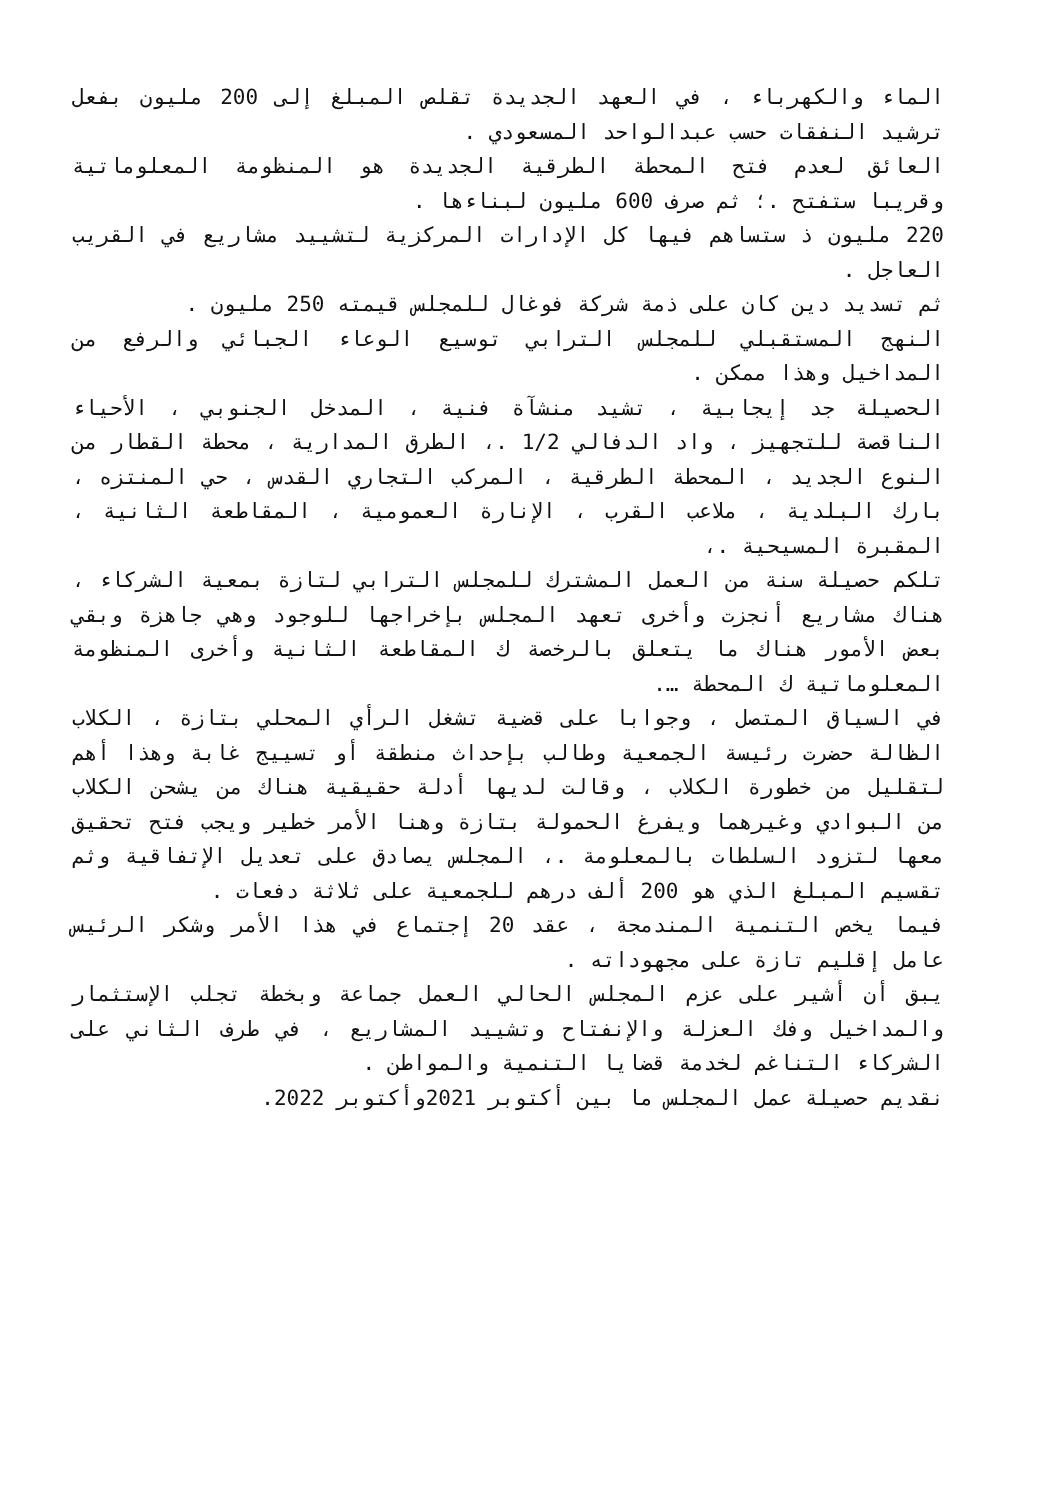الماء والكهرباء ، في العهد الجديدة تقلص المبلغ إلى 200 مليون بفعل ترشيد النفقات حسب عبدالواحد المسعودي .
العائق لعدم فتح المحطة الطرقية الجديدة هو المنظومة المعلوماتية وقريبا ستفتح .؛ ثم صرف 600 مليون لبناءها .
220 مليون ذ ستساهم فيها كل الإدارات المركزية لتشييد مشاريع في القريب العاجل .
ثم تسديد دين كان على ذمة شركة فوغال للمجلس قيمته 250 مليون .
النهج المستقبلي للمجلس الترابي توسيع الوعاء الجبائي والرفع من المداخيل وهذا ممكن .
الحصيلة جد إيجابية ، تشيد منشآة فنية ، المدخل الجنوبي ، الأحياء الناقصة للتجهيز ، واد الدفالي 1/2 .، الطرق المدارية ، محطة القطار من النوع الجديد ، المحطة الطرقية ، المركب التجاري القدس ، حي المنتزه ، بارك البلدية ، ملاعب القرب ، الإنارة العمومية ، المقاطعة الثانية ، المقبرة المسيحية .،
تلكم حصيلة سنة من العمل المشترك للمجلس الترابي لتازة بمعية الشركاء ، هناك مشاريع أنجزت وأخرى تعهد المجلس بإخراجها للوجود وهي جاهزة وبقي بعض الأمور هناك ما يتعلق بالرخصة ك المقاطعة الثانية وأخرى المنظومة المعلوماتية ك المحطة ….
في السياق المتصل ، وجوابا على قضية تشغل الرأي المحلي بتازة ، الكلاب الظالة حضرت رئيسة الجمعية وطالب بإحداث منطقة أو تسييج غابة وهذا أهم لتقليل من خطورة الكلاب ، وقالت لديها أدلة حقيقية هناك من يشحن الكلاب من البوادي وغيرهما ويفرغ الحمولة بتازة وهنا الأمر خطير ويجب فتح تحقيق معها لتزود السلطات بالمعلومة .، المجلس يصادق على تعديل الإتفاقية وثم تقسيم المبلغ الذي هو 200 ألف درهم للجمعية على ثلاثة دفعات .
فيما يخص التنمية المندمجة ، عقد 20 إجتماع في هذا الأمر وشكر الرئيس عامل إقليم تازة على مجهوداته .
يبق أن أشير على عزم المجلس الحالي العمل جماعة وبخطة تجلب الإستثمار والمداخيل وفك العزلة والإنفتاح وتشييد المشاريع ، في طرف الثاني على الشركاء التناغم لخدمة قضايا التنمية والمواطن .
نقديم حصيلة عمل المجلس ما بين أكتوبر 2021وأكتوبر 2022.